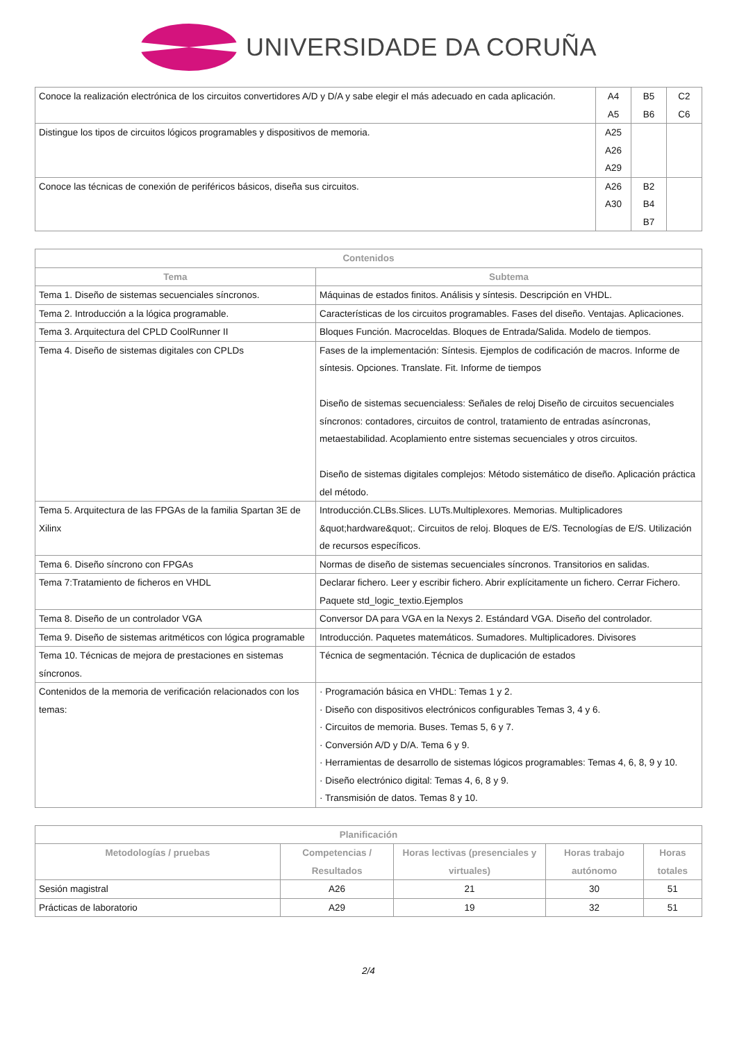UNIVERSIDADE DA CORUÑA
| Conoce la realización electrónica de los circuitos convertidores A/D y D/A y sabe elegir el más adecuado en cada aplicación. | A4 A5 | B5 B6 | C2 C6 |
| Distingue los tipos de circuitos lógicos programables y dispositivos de memoria. | A25 A26 A29 | | |
| Conoce las técnicas de conexión de periféricos básicos, diseña sus circuitos. | A26 A30 | B2 B4 B7 | |
| Contenidos | |
| --- | --- |
| Tema | Subtema |
| Tema 1. Diseño de sistemas secuenciales síncronos. | Máquinas de estados finitos. Análisis y síntesis. Descripción en VHDL. |
| Tema 2. Introducción a la lógica programable. | Características de los circuitos programables. Fases del diseño. Ventajas. Aplicaciones. |
| Tema 3. Arquitectura del CPLD CoolRunner II | Bloques Función. Macroceldas. Bloques de Entrada/Salida. Modelo de tiempos. |
| Tema 4. Diseño de sistemas digitales con CPLDs | Fases de la implementación: Síntesis. Ejemplos de codificación de macros. Informe de síntesis. Opciones. Translate. Fit. Informe de tiempos Diseño de sistemas secuencialess: Señales de reloj Diseño de circuitos secuenciales síncronos: contadores, circuitos de control, tratamiento de entradas asíncronas, metaestabilidad. Acoplamiento entre sistemas secuenciales y otros circuitos. Diseño de sistemas digitales complejos: Método sistemático de diseño. Aplicación práctica del método. |
| Tema 5. Arquitectura de las FPGAs de la familia Spartan 3E de Xilinx | Introducción.CLBs.Slices. LUTs.Multiplexores. Memorias. Multiplicadores &quot;hardware&quot;. Circuitos de reloj. Bloques de E/S. Tecnologías de E/S. Utilización de recursos específicos. |
| Tema 6. Diseño síncrono con FPGAs | Normas de diseño de sistemas secuenciales síncronos. Transitorios en salidas. |
| Tema 7:Tratamiento de ficheros en VHDL | Declarar fichero. Leer y escribir fichero. Abrir explícitamente un fichero. Cerrar Fichero. Paquete std_logic_textio.Ejemplos |
| Tema 8. Diseño de un controlador VGA | Conversor DA para VGA en la Nexys 2. Estándard VGA. Diseño del controlador. |
| Tema 9. Diseño de sistemas aritméticos con lógica programable | Introducción. Paquetes matemáticos. Sumadores. Multiplicadores. Divisores |
| Tema 10. Técnicas de mejora de prestaciones en sistemas síncronos. | Técnica de segmentación. Técnica de duplicación de estados |
| Contenidos de la memoria de verificación relacionados con los temas: | · Programación básica en VHDL: Temas 1 y 2. · Diseño con dispositivos electrónicos configurables Temas 3, 4 y 6. · Circuitos de memoria. Buses. Temas 5, 6 y 7. · Conversión A/D y D/A. Tema 6 y 9. · Herramientas de desarrollo de sistemas lógicos programables: Temas 4, 6, 8, 9 y 10. · Diseño electrónico digital: Temas 4, 6, 8 y 9. · Transmisión de datos. Temas 8 y 10. |
| Planificación | | | | |
| --- | --- | --- | --- | --- |
| Metodologías / pruebas | Competencias / Resultados | Horas lectivas (presenciales y virtuales) | Horas trabajo autónomo | Horas totales |
| Sesión magistral | A26 | 21 | 30 | 51 |
| Prácticas de laboratorio | A29 | 19 | 32 | 51 |
2/4